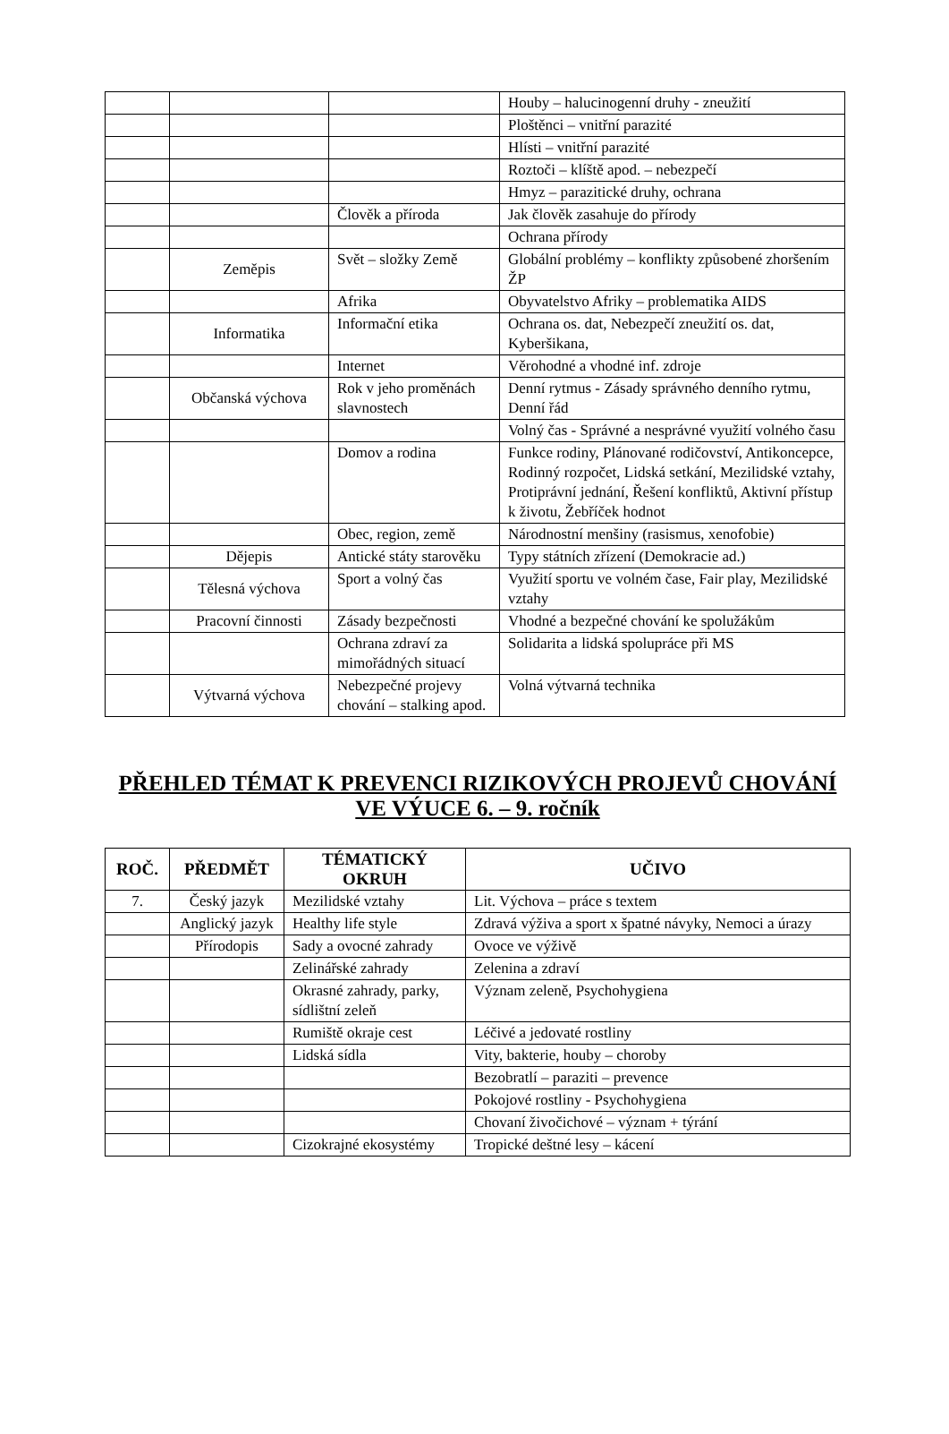| | | | Houby – halucinogenní druhy - zneužití |
| | | | Ploštěnci – vnitřní parazité |
| | | | Hlísti – vnitřní parazité |
| | | | Roztoči – klíště apod. – nebezpečí |
| | | | Hmyz – parazitické druhy, ochrana |
| | | Člověk a příroda | Jak člověk zasahuje do přírody |
| | | | Ochrana přírody |
| | Zeměpis | Svět – složky Země | Globální problémy – konflikty způsobené zhoršením ŽP |
| | | Afrika | Obyvatelstvo Afriky – problematika AIDS |
| | Informatika | Informační etika | Ochrana os. dat, Nebezpečí zneužití os. dat, Kyberšikana, |
| | | Internet | Věrohodné a vhodné inf. zdroje |
| | Občanská výchova | Rok v jeho proměnách slavnostech | Denní rytmus - Zásady správného denního rytmu, Denní řád |
| | | | Volný čas - Správné a nesprávné využití volného času |
| | | Domov a rodina | Funkce rodiny, Plánované rodičovství, Antikoncepce, Rodinný rozpočet, Lidská setkání, Mezilidské vztahy, Protiprávní jednání, Řešení konfliktů, Aktivní přístup k životu, Žebříček hodnot |
| | | Obec, region, země | Národnostní menšiny (rasismus, xenofobie) |
| | Dějepis | Antické státy starověku | Typy státních zřízení (Demokracie ad.) |
| | Tělesná výchova | Sport a volný čas | Využití sportu ve volném čase, Fair play, Mezilidské vztahy |
| | Pracovní činnosti | Zásady bezpečnosti | Vhodné a bezpečné chování ke spolužákům |
| | | Ochrana zdraví za mimořádných situací | Solidarita a lidská spolupráce při MS |
| | Výtvarná výchova | Nebezpečné projevy chování – stalking apod. | Volná výtvarná technika |
PŘEHLED TÉMAT K PREVENCI RIZIKOVÝCH PROJEVŮ CHOVÁNÍ VE VÝUCE 6. – 9. ročník
| ROČ. | PŘEDMĚT | TÉMATICKÝ OKRUH | UČIVO |
| --- | --- | --- | --- |
| 7. | Český jazyk | Mezilidské vztahy | Lit. Výchova – práce s textem |
| | Anglický jazyk | Healthy life style | Zdravá výživa a sport x špatné návyky, Nemoci a úrazy |
| | Přírodopis | Sady a ovocné zahrady | Ovoce ve výživě |
| | | Zelinářské zahrady | Zelenina a zdraví |
| | | Okrasné zahrady, parky, sídlištní zeleň | Význam zeleně, Psychohygiena |
| | | Rumiště okraje cest | Léčivé a jedovaté rostliny |
| | | Lidská sídla | Vity, bakterie, houby – choroby |
| | | | Bezobratlí – paraziti – prevence |
| | | | Pokojové rostliny - Psychohygiena |
| | | | Chovaní živočichové – význam + týrání |
| | | Cizokrajné ekosystémy | Tropické deštné lesy – kácení |